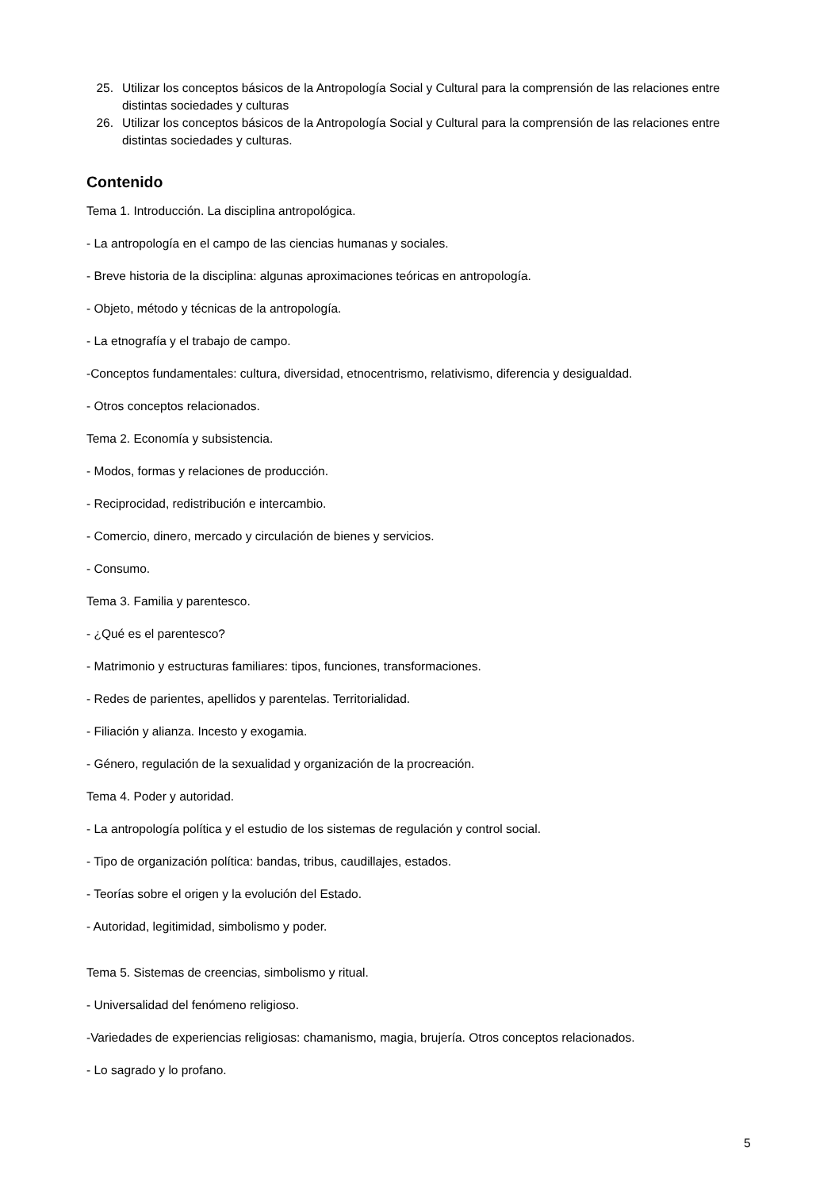25. Utilizar los conceptos básicos de la Antropología Social y Cultural para la comprensión de las relaciones entre distintas sociedades y culturas
26. Utilizar los conceptos básicos de la Antropología Social y Cultural para la comprensión de las relaciones entre distintas sociedades y culturas.
Contenido
Tema 1. Introducción. La disciplina antropológica.
- La antropología en el campo de las ciencias humanas y sociales.
- Breve historia de la disciplina: algunas aproximaciones teóricas en antropología.
- Objeto, método y técnicas de la antropología.
- La etnografía y el trabajo de campo.
-Conceptos fundamentales: cultura, diversidad, etnocentrismo, relativismo, diferencia y desigualdad.
- Otros conceptos relacionados.
Tema 2. Economía y subsistencia.
- Modos, formas y relaciones de producción.
- Reciprocidad, redistribución e intercambio.
- Comercio, dinero, mercado y circulación de bienes y servicios.
- Consumo.
Tema 3. Familia y parentesco.
- ¿Qué es el parentesco?
- Matrimonio y estructuras familiares: tipos, funciones, transformaciones.
- Redes de parientes, apellidos y parentelas. Territorialidad.
- Filiación y alianza. Incesto y exogamia.
- Género, regulación de la sexualidad y organización de la procreación.
Tema 4. Poder y autoridad.
- La antropología política y el estudio de los sistemas de regulación y control social.
- Tipo de organización política: bandas, tribus, caudillajes, estados.
- Teorías sobre el origen y la evolución del Estado.
- Autoridad, legitimidad, simbolismo y poder.
Tema 5. Sistemas de creencias, simbolismo y ritual.
- Universalidad del fenómeno religioso.
-Variedades de experiencias religiosas: chamanismo, magia, brujería. Otros conceptos relacionados.
- Lo sagrado y lo profano.
5